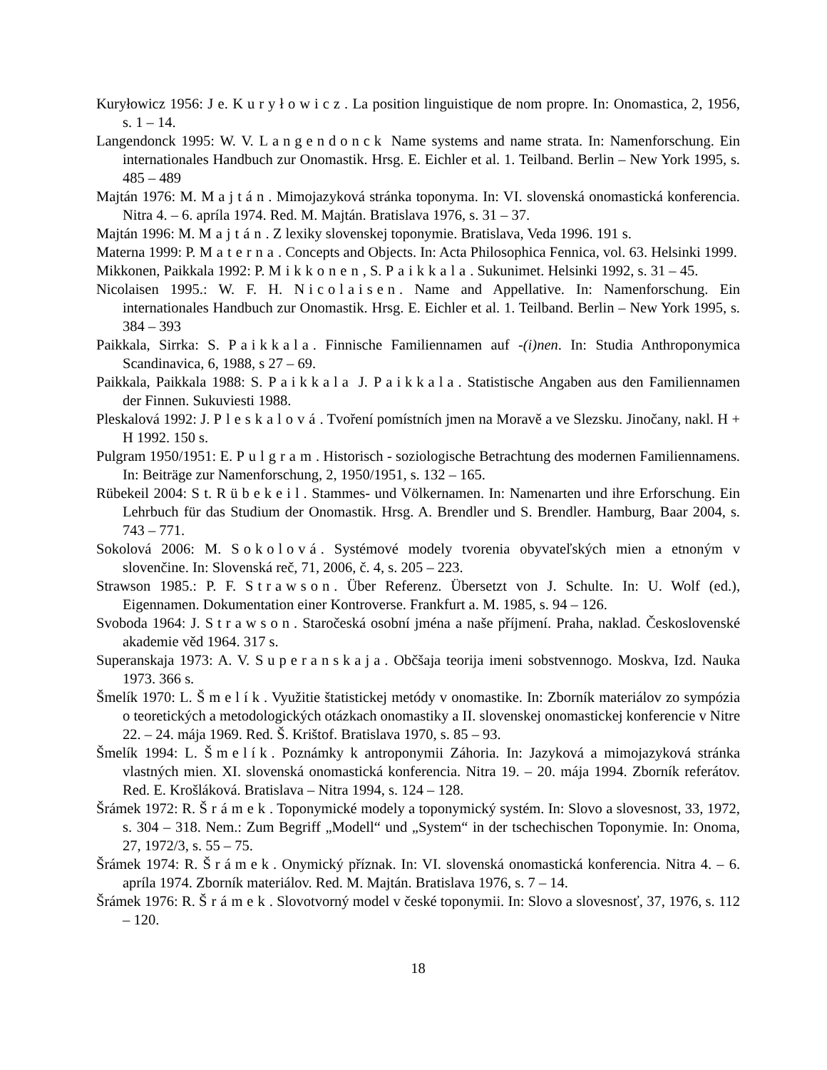Kuryłowicz 1956: J e. Kuryłowicz. La position linguistique de nom propre. In: Onomastica, 2, 1956, s. 1 – 14.
Langendonck 1995: W. V. Langendonck Name systems and name strata. In: Namenforschung. Ein internationales Handbuch zur Onomastik. Hrsg. E. Eichler et al. 1. Teilband. Berlin – New York 1995, s. 485 – 489
Majtán 1976: M. Majtán. Mimojazyková stránka toponyma. In: VI. slovenská onomastická konferencia. Nitra 4. – 6. apríla 1974. Red. M. Majtán. Bratislava 1976, s. 31 – 37.
Majtán 1996: M. Majtán. Z lexiky slovenskej toponymie. Bratislava, Veda 1996. 191 s.
Materna 1999: P. Materna. Concepts and Objects. In: Acta Philosophica Fennica, vol. 63. Helsinki 1999.
Mikkonen, Paikkala 1992: P. Mikkonen, S. Paikkala. Sukunimet. Helsinki 1992, s. 31 – 45.
Nicolaisen 1995.: W. F. H. Nicolaisen. Name and Appellative. In: Namenforschung. Ein internationales Handbuch zur Onomastik. Hrsg. E. Eichler et al. 1. Teilband. Berlin – New York 1995, s. 384 – 393
Paikkala, Sirrka: S. Paikkala. Finnische Familiennamen auf -(i)nen. In: Studia Anthroponymica Scandinavica, 6, 1988, s 27 – 69.
Paikkala, Paikkala 1988: S. Paikkala J. Paikkala. Statistische Angaben aus den Familiennamen der Finnen. Sukuviesti 1988.
Pleskalová 1992: J. Pleskalová. Tvoření pomístních jmen na Moravě a ve Slezsku. Jinočany, nakl. H + H 1992. 150 s.
Pulgram 1950/1951: E. Pulgram. Historisch - soziologische Betrachtung des modernen Familiennamens. In: Beiträge zur Namenforschung, 2, 1950/1951, s. 132 – 165.
Rübekeil 2004: S t. Rübekeil. Stammes- und Völkernamen. In: Namenarten und ihre Erforschung. Ein Lehrbuch für das Studium der Onomastik. Hrsg. A. Brendler und S. Brendler. Hamburg, Baar 2004, s. 743 – 771.
Sokolová 2006: M. Sokolová. Systémové modely tvorenia obyvateľských mien a etnoným v slovenčine. In: Slovenská reč, 71, 2006, č. 4, s. 205 – 223.
Strawson 1985.: P. F. Strawson. Über Referenz. Übersetzt von J. Schulte. In: U. Wolf (ed.), Eigennamen. Dokumentation einer Kontroverse. Frankfurt a. M. 1985, s. 94 – 126.
Svoboda 1964: J. Strawson. Staročeská osobní jména a naše příjmení. Praha, naklad. Československé akademie věd 1964. 317 s.
Superanskaja 1973: A. V. Superanskaja. Občšaja teorija imeni sobstvennogo. Moskva, Izd. Nauka 1973. 366 s.
Šmelík 1970: L. Šmelík. Využitie štatistickej metódy v onomastike. In: Zborník materiálov zo sympózia o teoretických a metodologických otázkach onomastiky a II. slovenskej onomastickej konferencie v Nitre 22. – 24. mája 1969. Red. Š. Krištof. Bratislava 1970, s. 85 – 93.
Šmelík 1994: L. Šmelík. Poznámky k antroponymii Záhoria. In: Jazyková a mimojazyková stránka vlastných mien. XI. slovenská onomastická konferencia. Nitra 19. – 20. mája 1994. Zborník referátov. Red. E. Krošláková. Bratislava – Nitra 1994, s. 124 – 128.
Šrámek 1972: R. Šrámek. Toponymické modely a toponymický systém. In: Slovo a slovesnost, 33, 1972, s. 304 – 318. Nem.: Zum Begriff „Modell“ und „System“ in der tschechischen Toponymie. In: Onoma, 27, 1972/3, s. 55 – 75.
Šrámek 1974: R. Šrámek. Onymický příznak. In: VI. slovenská onomastická konferencia. Nitra 4. – 6. apríla 1974. Zborník materiálov. Red. M. Majtán. Bratislava 1976, s. 7 – 14.
Šrámek 1976: R. Šrámek. Slovotvorný model v české toponymii. In: Slovo a slovesnosť, 37, 1976, s. 112 – 120.
18